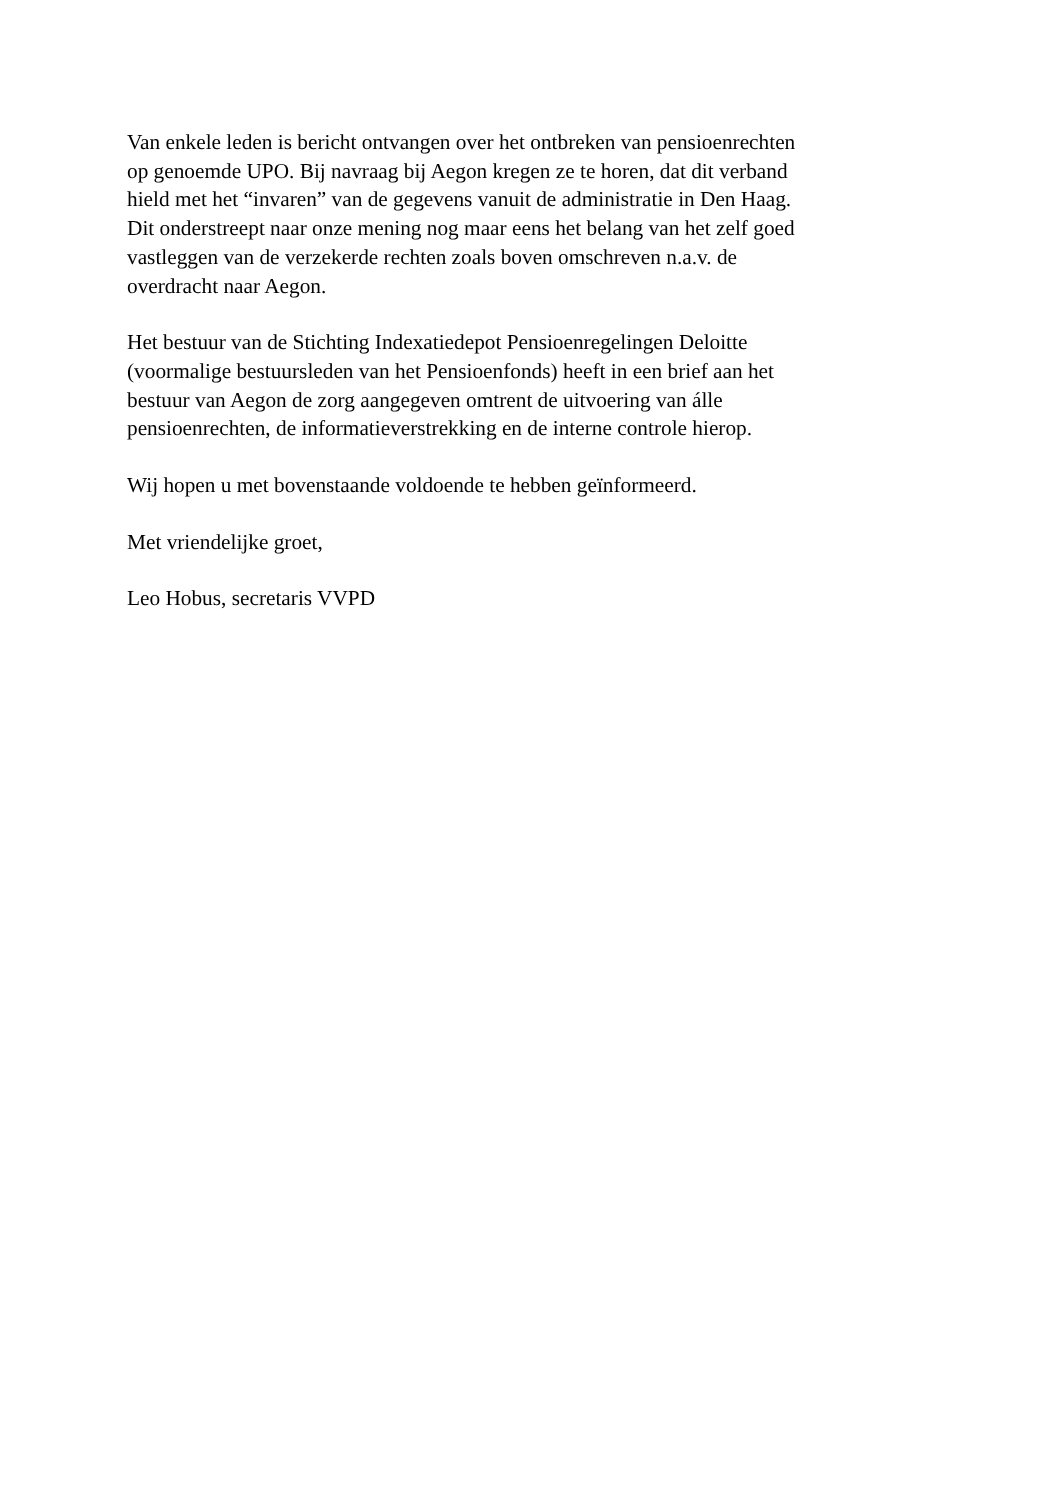Van enkele leden is bericht ontvangen over het ontbreken van pensioenrechten
op genoemde UPO. Bij navraag bij Aegon kregen ze te horen, dat dit verband
hield met het “invaren” van de gegevens vanuit de administratie in Den Haag.
Dit onderstreept naar onze mening nog maar eens het belang van het zelf goed
vastleggen van de verzekerde rechten zoals boven omschreven n.a.v. de
overdracht naar Aegon.
Het bestuur van de Stichting Indexatiedepot Pensioenregelingen Deloitte
(voormalige bestuursleden van het Pensioenfonds) heeft in een brief aan het
bestuur van Aegon de zorg aangegeven omtrent de uitvoering van álle
pensioenrechten, de informatieverstrekking en de interne controle hierop.
Wij hopen u met bovenstaande voldoende te hebben geïnformeerd.
Met vriendelijke groet,
Leo Hobus, secretaris VVPD